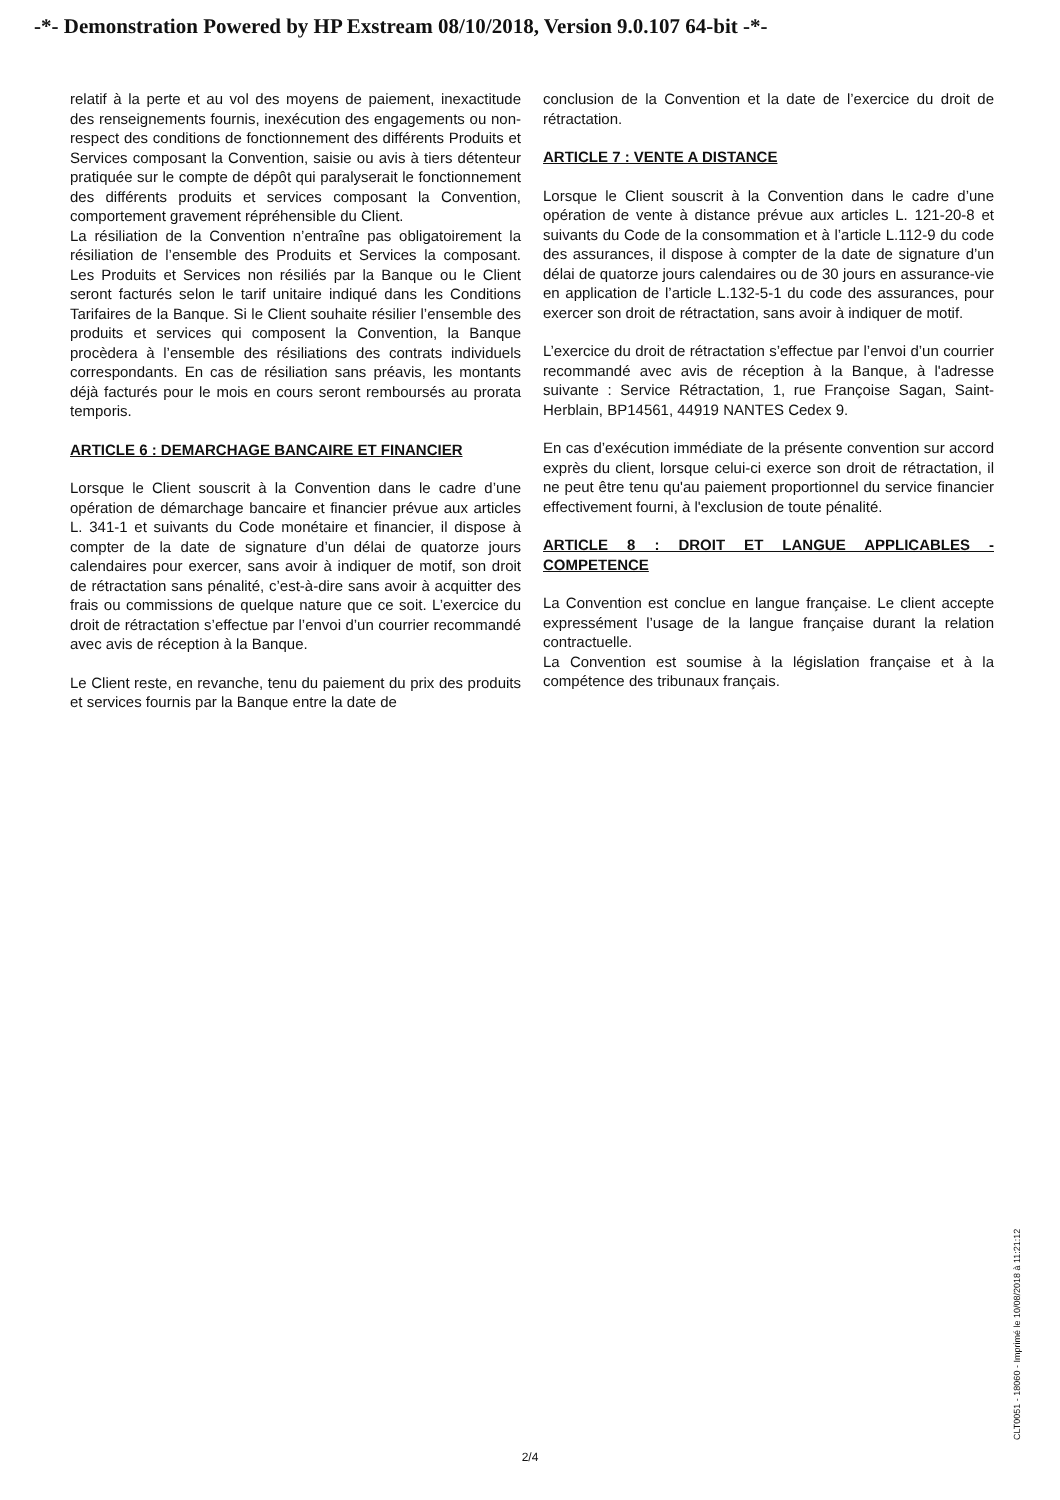-*- Demonstration Powered by HP Exstream 08/10/2018, Version 9.0.107 64-bit -*-
relatif à la perte et au vol des moyens de paiement, inexactitude des renseignements fournis, inexécution des engagements ou non-respect des conditions de fonctionnement des différents Produits et Services composant la Convention, saisie ou avis à tiers détenteur pratiquée sur le compte de dépôt qui paralyserait le fonctionnement des différents produits et services composant la Convention, comportement gravement répréhensible du Client.
La résiliation de la Convention n’entraîne pas obligatoirement la résiliation de l’ensemble des Produits et Services la composant. Les Produits et Services non résiliés par la Banque ou le Client seront facturés selon le tarif unitaire indiqué dans les Conditions Tarifaires de la Banque. Si le Client souhaite résilier l’ensemble des produits et services qui composent la Convention, la Banque procèdera à l’ensemble des résiliations des contrats individuels correspondants. En cas de résiliation sans préavis, les montants déjà facturés pour le mois en cours seront remboursés au prorata temporis.
ARTICLE 6 : DEMARCHAGE BANCAIRE ET FINANCIER
Lorsque le Client souscrit à la Convention dans le cadre d’une opération de démarchage bancaire et financier prévue aux articles L. 341-1 et suivants du Code monétaire et financier, il dispose à compter de la date de signature d’un délai de quatorze jours calendaires pour exercer, sans avoir à indiquer de motif, son droit de rétractation sans pénalité, c’est-à-dire sans avoir à acquitter des frais ou commissions de quelque nature que ce soit. L’exercice du droit de rétractation s’effectue par l’envoi d’un courrier recommandé avec avis de réception à la Banque.
Le Client reste, en revanche, tenu du paiement du prix des produits et services fournis par la Banque entre la date de
conclusion de la Convention et la date de l’exercice du droit de rétractation.
ARTICLE 7 : VENTE A DISTANCE
Lorsque le Client souscrit à la Convention dans le cadre d’une opération de vente à distance prévue aux articles L. 121-20-8 et suivants du Code de la consommation et à l’article L.112-9 du code des assurances, il dispose à compter de la date de signature d’un délai de quatorze jours calendaires ou de 30 jours en assurance-vie en application de l’article L.132-5-1 du code des assurances, pour exercer son droit de rétractation, sans avoir à indiquer de motif.
L’exercice du droit de rétractation s’effectue par l’envoi d’un courrier recommandé avec avis de réception à la Banque, à l'adresse suivante : Service Rétractation, 1, rue Françoise Sagan, Saint-Herblain, BP14561, 44919 NANTES Cedex 9.
En cas d’exécution immédiate de la présente convention sur accord exprès du client, lorsque celui-ci exerce son droit de rétractation, il ne peut être tenu qu'au paiement proportionnel du service financier effectivement fourni, à l'exclusion de toute pénalité.
ARTICLE 8 : DROIT ET LANGUE APPLICABLES - COMPETENCE
La Convention est conclue en langue française. Le client accepte expressément l’usage de la langue française durant la relation contractuelle.
La Convention est soumise à la législation française et à la compétence des tribunaux français.
CLT0051 - 18060 - Imprimé le 10/08/2018 à 11:21:12
2/4